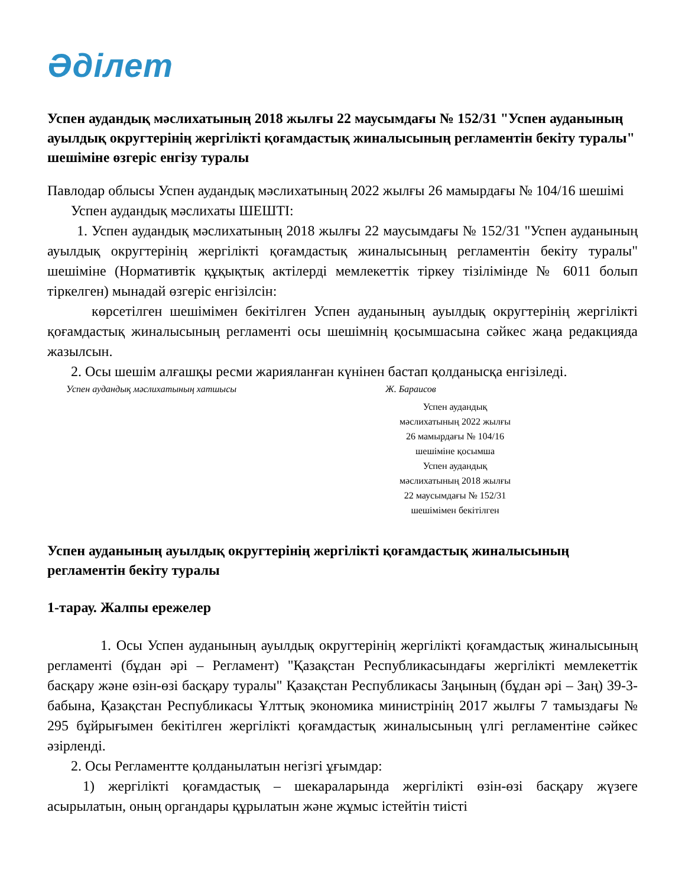Әділет
Успен аудандық мәслихатының 2018 жылғы 22 маусымдағы № 152/31 "Успен ауданының ауылдық округтерінің жергілікті қоғамдастық жиналысының регламентін бекіту туралы" шешіміне өзгеріс енгізу туралы
Павлодар облысы Успен аудандық мәслихатының 2022 жылғы 26 мамырдағы № 104/16 шешімі
Успен аудандық мәслихаты ШЕШТІ:
1. Успен аудандық мәслихатының 2018 жылғы 22 маусымдағы № 152/31 "Успен ауданының ауылдық округтерінің жергілікті қоғамдастық жиналысының регламентін бекіту туралы" шешіміне (Нормативтік құқықтық актілерді мемлекеттік тіркеу тізілімінде № 6011 болып тіркелген) мынадай өзгеріс енгізілсін:
көрсетілген шешімімен бекітілген Успен ауданының ауылдық округтерінің жергілікті қоғамдастық жиналысының регламенті осы шешімнің қосымшасына сәйкес жаңа редакцияда жазылсын.
2. Осы шешім алғашқы ресми жарияланған күнінен бастап қолданысқа енгізіледі.
Успен аудандық мәслихатының хатшысы Ж. Бараисов
Успен аудандық
мәслихатының 2022 жылғы
26 мамырдағы № 104/16
шешіміне қосымша
Успен аудандық
мәслихатының 2018 жылғы
22 маусымдағы № 152/31
шешімімен бекітілген
Успен ауданының ауылдық округтерінің жергілікті қоғамдастық жиналысының регламентін бекіту туралы
1-тарау. Жалпы ережелер
1. Осы Успен ауданының ауылдық округтерінің жергілікті қоғамдастық жиналысының регламенті (бұдан әрі – Регламент) "Қазақстан Республикасындағы жергілікті мемлекеттік басқару және өзін-өзі басқару туралы" Қазақстан Республикасы Заңының (бұдан әрі – Заң) 39-3-бабына, Қазақстан Республикасы Ұлттық экономика министрінің 2017 жылғы 7 тамыздағы № 295 бұйрығымен бекітілген жергілікті қоғамдастық жиналысының үлгі регламентіне сәйкес әзірленді.
2. Осы Регламентте қолданылатын негізгі ұғымдар:
1) жергілікті қоғамдастық – шекараларында жергілікті өзін-өзі басқару жүзеге асырылатын, оның органдары құрылатын және жұмыс істейтін тиісті